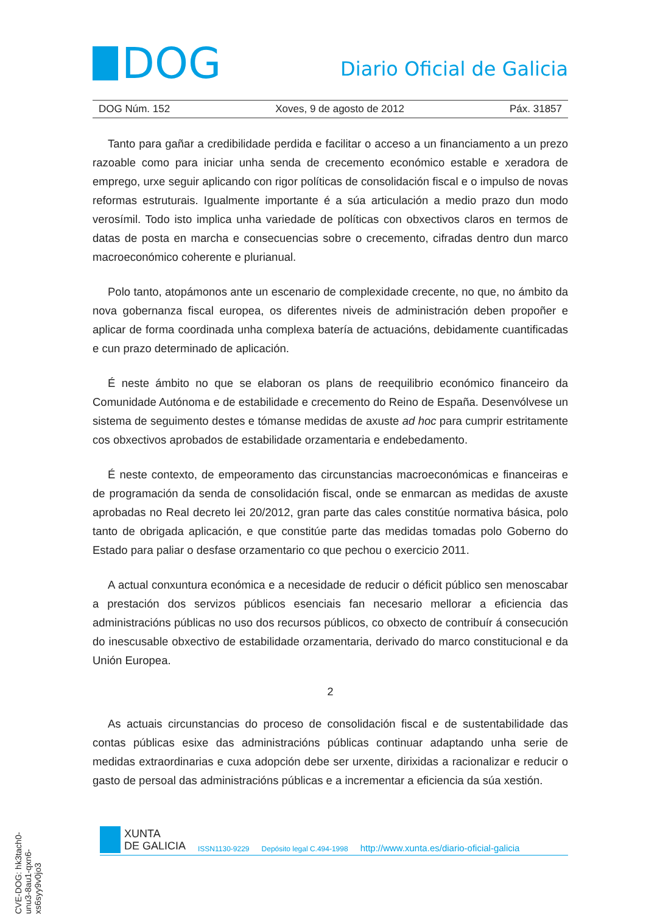DOG
Diario Oficial de Galicia
DOG Núm. 152 Xoves, 9 de agosto de 2012 Páx. 31857
Tanto para gañar a credibilidade perdida e facilitar o acceso a un financiamento a un prezo razoable como para iniciar unha senda de crecemento económico estable e xeradora de emprego, urxe seguir aplicando con rigor políticas de consolidación fiscal e o impulso de novas reformas estruturais. Igualmente importante é a súa articulación a medio prazo dun modo verosímil. Todo isto implica unha variedade de políticas con obxectivos claros en termos de datas de posta en marcha e consecuencias sobre o crecemento, cifradas dentro dun marco macroeconómico coherente e plurianual.
Polo tanto, atopámonos ante un escenario de complexidade crecente, no que, no ámbito da nova gobernanza fiscal europea, os diferentes niveis de administración deben propoñer e aplicar de forma coordinada unha complexa batería de actuacións, debidamente cuantificadas e cun prazo determinado de aplicación.
É neste ámbito no que se elaboran os plans de reequilibrio económico financeiro da Comunidade Autónoma e de estabilidade e crecemento do Reino de España. Desenvólvese un sistema de seguimento destes e tómanse medidas de axuste ad hoc para cumprir estritamente cos obxectivos aprobados de estabilidade orzamentaria e endebedamento.
É neste contexto, de empeoramento das circunstancias macroeconómicas e financeiras e de programación da senda de consolidación fiscal, onde se enmarcan as medidas de axuste aprobadas no Real decreto lei 20/2012, gran parte das cales constitúe normativa básica, polo tanto de obrigada aplicación, e que constitúe parte das medidas tomadas polo Goberno do Estado para paliar o desfase orzamentario co que pechou o exercicio 2011.
A actual conxuntura económica e a necesidade de reducir o déficit público sen menoscabar a prestación dos servizos públicos esenciais fan necesario mellorar a eficiencia das administracións públicas no uso dos recursos públicos, co obxecto de contribuír á consecución do inescusable obxectivo de estabilidade orzamentaria, derivado do marco constitucional e da Unión Europea.
2
As actuais circunstancias do proceso de consolidación fiscal e de sustentabilidade das contas públicas esixe das administracións públicas continuar adaptando unha serie de medidas extraordinarias e cuxa adopción debe ser urxente, dirixidas a racionalizar e reducir o gasto de persoal das administracións públicas e a incrementar a eficiencia da súa xestión.
XUNTA
DE GALICIA
ISSN1130-9229 Depósito legal C.494-1998 http://www.xunta.es/diario-oficial-galicia
CVE-DOG: hk3tach0-unu3-8au1-qxn6-xs6syy9v0jo3